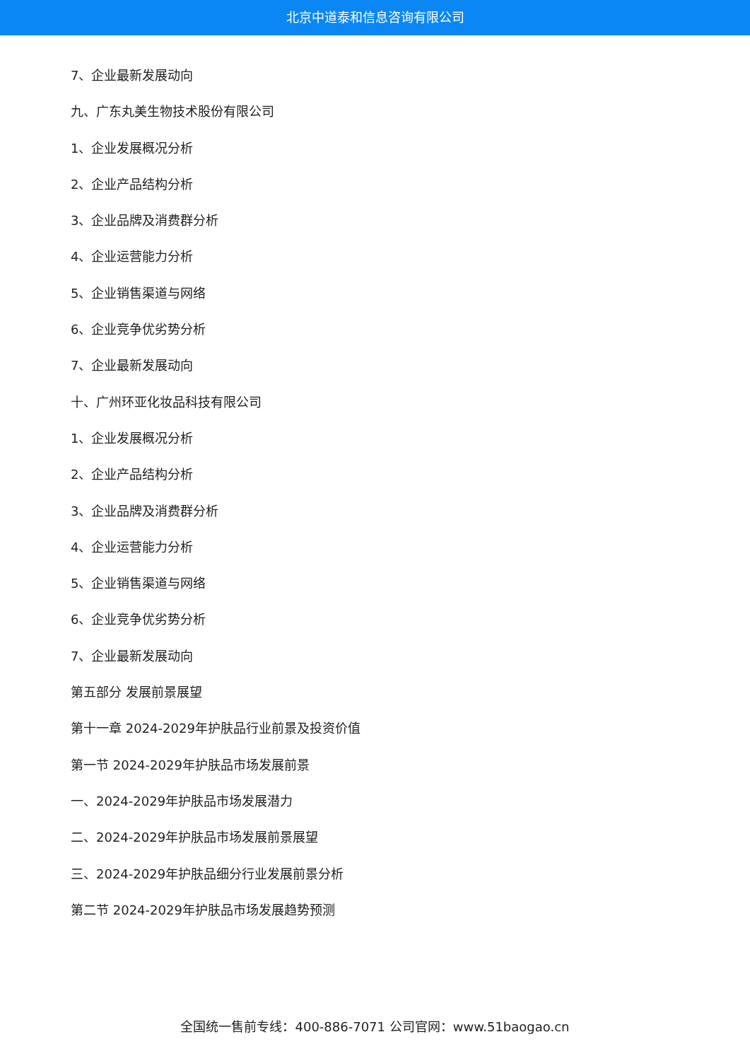北京中道泰和信息咨询有限公司
7、企业最新发展动向
九、广东丸美生物技术股份有限公司
1、企业发展概况分析
2、企业产品结构分析
3、企业品牌及消费群分析
4、企业运营能力分析
5、企业销售渠道与网络
6、企业竞争优劣势分析
7、企业最新发展动向
十、广州环亚化妆品科技有限公司
1、企业发展概况分析
2、企业产品结构分析
3、企业品牌及消费群分析
4、企业运营能力分析
5、企业销售渠道与网络
6、企业竞争优劣势分析
7、企业最新发展动向
第五部分 发展前景展望
第十一章 2024-2029年护肤品行业前景及投资价值
第一节 2024-2029年护肤品市场发展前景
一、2024-2029年护肤品市场发展潜力
二、2024-2029年护肤品市场发展前景展望
三、2024-2029年护肤品细分行业发展前景分析
第二节 2024-2029年护肤品市场发展趋势预测
全国统一售前专线：400-886-7071 公司官网：www.51baogao.cn